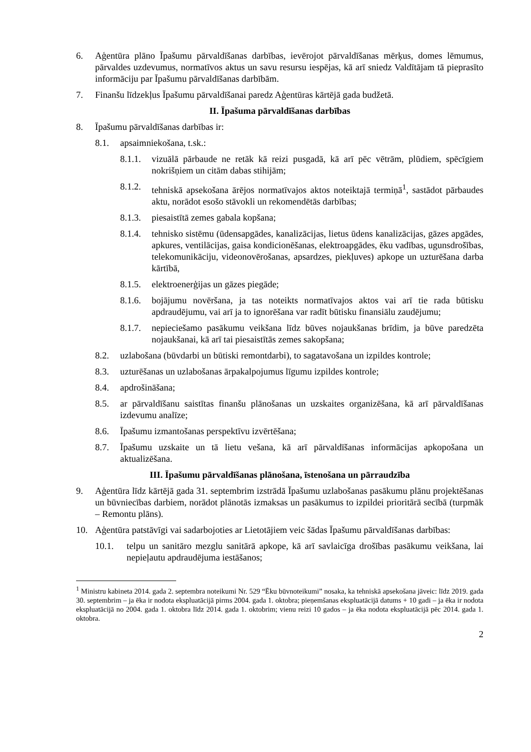6. Aģentūra plāno Īpašumu pārvaldīšanas darbības, ievērojot pārvaldīšanas mērķus, domes lēmumus, pārvaldes uzdevumus, normatīvos aktus un savu resursu iespējas, kā arī sniedz Valdītājam tā pieprasīto informāciju par Īpašumu pārvaldīšanas darbībām.
7. Finanšu līdzekļus Īpašumu pārvaldīšanai paredz Aģentūras kārtējā gada budžetā.
II. Īpašuma pārvaldīšanas darbības
8. Īpašumu pārvaldīšanas darbības ir:
8.1. apsaimniekošana, t.sk.:
8.1.1. vizuālā pārbaude ne retāk kā reizi pusgadā, kā arī pēc vētrām, plūdiem, spēcīgiem nokrišņiem un citām dabas stihijām;
8.1.2. tehniskā apsekošana ārējos normatīvajos aktos noteiktajā termiņā<sup>1</sup>, sastādot pārbaudes aktu, norādot esošo stāvokli un rekomendētās darbības;
8.1.3. piesaistītā zemes gabala kopšana;
8.1.4. tehnisko sistēmu (ūdensapgādes, kanalizācijas, lietus ūdens kanalizācijas, gāzes apgādes, apkures, ventilācijas, gaisa kondicionēšanas, elektroapgādes, ēku vadības, ugunsdrošības, telekomunikāciju, videonovērošanas, apsardzes, piekļuves) apkope un uzturēšana darba kārtībā,
8.1.5. elektroenerģijas un gāzes piegāde;
8.1.6. bojājumu novēršana, ja tas noteikts normatīvajos aktos vai arī tie rada būtisku apdraudējumu, vai arī ja to ignorēšana var radīt būtisku finansiālu zaudējumu;
8.1.7. nepieciešamo pasākumu veikšana līdz būves nojaukšanas brīdim, ja būve paredzēta nojaukšanai, kā arī tai piesaistītās zemes sakopšana;
8.2. uzlabošana (būvdarbi un būtiski remontdarbi), to sagatavošana un izpildes kontrole;
8.3. uzturēšanas un uzlabošanas ārpakalpojumus līgumu izpildes kontrole;
8.4. apdrošināšana;
8.5. ar pārvaldīšanu saistītas finanšu plānošanas un uzskaites organizēšana, kā arī pārvaldīšanas izdevumu analīze;
8.6. Īpašumu izmantošanas perspektīvu izvērtēšana;
8.7. Īpašumu uzskaite un tā lietu vešana, kā arī pārvaldīšanas informācijas apkopošana un aktualizēšana.
III. Īpašumu pārvaldīšanas plānošana, īstenošana un pārraudzība
9. Aģentūra līdz kārtējā gada 31. septembrim izstrādā Īpašumu uzlabošanas pasākumu plānu projektēšanas un būvniecības darbiem, norādot plānotās izmaksas un pasākumus to izpildei prioritārā secībā (turpmāk – Remontu plāns).
10. Aģentūra patstāvīgi vai sadarbojoties ar Lietotājiem veic šādas Īpašumu pārvaldīšanas darbības:
10.1. telpu un sanitāro mezglu sanitārā apkope, kā arī savlaicīga drošības pasākumu veikšana, lai nepieļautu apdraudējuma iestāšanos;
<sup>1</sup> Ministru kabineta 2014. gada 2. septembra noteikumi Nr. 529 “Ēku būvnoteikumi” nosaka, ka tehniskā apsekošana jāveic: līdz 2019. gada 30. septembrim – ja ēka ir nodota ekspluatācijā pirms 2004. gada 1. oktobra; pieņemšanas ekspluatācijā datums + 10 gadi – ja ēka ir nodota ekspluatācijā no 2004. gada 1. oktobra līdz 2014. gada 1. oktobrim; vienu reizi 10 gados – ja ēka nodota ekspluatācijā pēc 2014. gada 1. oktobra.
2